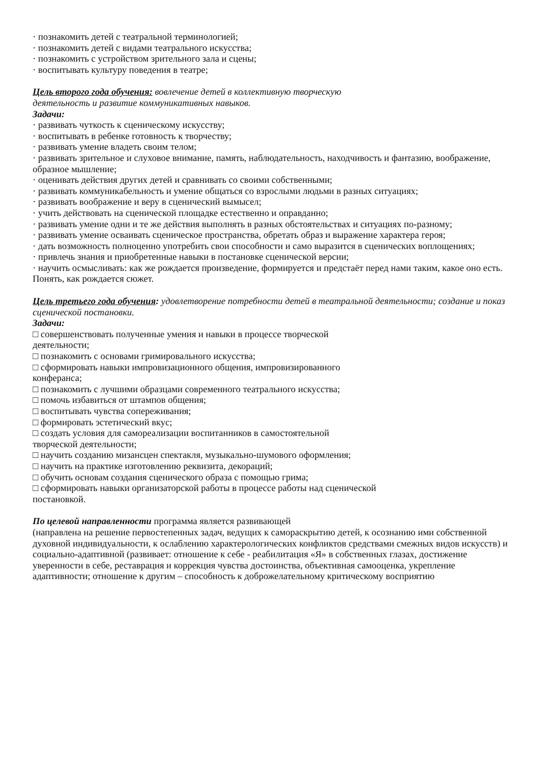· познакомить детей с театральной терминологией;
· познакомить детей с видами театрального искусства;
· познакомить с устройством зрительного зала и сцены;
· воспитывать культуру поведения в театре;
Цель второго года обучения: вовлечение детей в коллективную творческую
деятельность и развитие коммуникативных навыков.
Задачи:
· развивать чуткость к сценическому искусству;
· воспитывать в ребенке готовность к творчеству;
· развивать умение владеть своим телом;
· развивать зрительное и слуховое внимание, память, наблюдательность, находчивость и фантазию, воображение, образное мышление;
· оценивать действия других детей и сравнивать со своими собственными;
· развивать коммуникабельность и умение общаться со взрослыми людьми в разных ситуациях;
· развивать воображение и веру в сценический вымысел;
· учить действовать на сценической площадке естественно и оправданно;
· развивать умение одни и те же действия выполнять в разных обстоятельствах и ситуациях по-разному;
· развивать умение осваивать сценическое пространства, обретать образ и выражение характера героя;
· дать возможность полноценно употребить свои способности и само выразится в сценических воплощениях;
· привлечь знания и приобретенные навыки в постановке сценической версии;
· научить осмысливать: как же рождается произведение, формируется и предстаёт перед нами таким, какое оно есть. Понять, как рождается сюжет.
Цель третьего года обучения: удовлетворение потребности детей в театральной деятельности; создание и показ сценической постановки.
Задачи:
□ совершенствовать полученные умения и навыки в процессе творческой
деятельности;
□ познакомить с основами гримировального искусства;
□ сформировать навыки импровизационного общения, импровизированного
конферанса;
□ познакомить с лучшими образцами современного театрального искусства;
□ помочь избавиться от штампов общения;
□ воспитывать чувства сопереживания;
□ формировать эстетический вкус;
□ создать условия для самореализации воспитанников в самостоятельной
творческой деятельности;
□ научить созданию мизансцен спектакля, музыкально-шумового оформления;
□ научить на практике изготовлению реквизита, декораций;
□ обучить основам создания сценического образа с помощью грима;
□ сформировать навыки организаторской работы в процессе работы над сценической
постановкой.
По целевой направленности программа является развивающей
(направлена на решение первостепенных задач, ведущих к самораскрытию детей, к осознанию ими собственной духовной индивидуальности, к ослаблению характерологических конфликтов средствами смежных видов искусств) и социально-адаптивной (развивает: отношение к себе - реабилитация «Я» в собственных глазах, достижение
уверенности в себе, реставрация и коррекция чувства достоинства, объективная самооценка, укрепление адаптивности; отношение к другим – способность к доброжелательному критическому восприятию